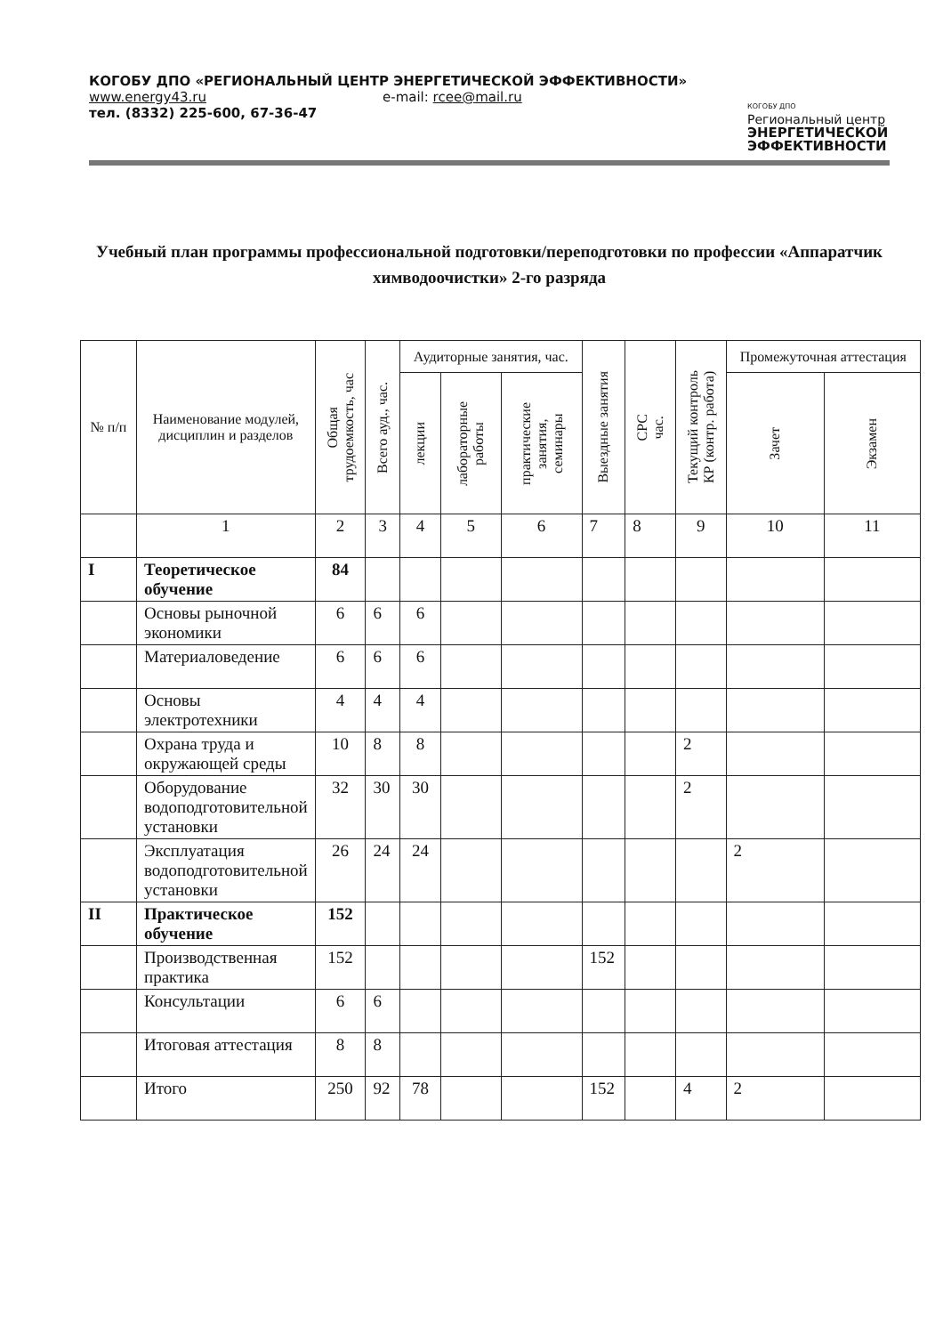КОГОБУ ДПО «РЕГИОНАЛЬНЫЙ ЦЕНТР ЭНЕРГЕТИЧЕСКОЙ ЭФФЕКТИВНОСТИ»
www.energy43.ru e-mail: rcee@mail.ru
тел. (8332) 225-600, 67-36-47
КОГОБУ ДПО
Региональный центр
ЭНЕРГЕТИЧЕСКОЙ
ЭФФЕКТИВНОСТИ
Учебный план программы профессиональной подготовки/переподготовки по профессии «Аппаратчик химводоочистки» 2-го разряда
| № п/п | Наименование модулей, дисциплин и разделов | Общая трудоемкость, час | Всего ауд., час. | Аудиторные занятия, час. | | | Выездные занятия | СРС час. | Текущий контроль КР (контр. работа) | Промежуточная аттестация | |
| --- | --- | --- | --- | --- | --- | --- | --- | --- | --- | --- | --- |
| | | | | лекции | лабораторные работы | практические занятия, семинары | | | | Зачет | Экзамен |
| | 1 | 2 | 3 | 4 | 5 | 6 | 7 | 8 | 9 | 10 | 11 |
| I | Теоретическое обучение | 84 | | | | | | | | | |
| | Основы рыночной экономики | 6 | 6 | 6 | | | | | | | |
| | Материаловедение | 6 | 6 | 6 | | | | | | | |
| | Основы электротехники | 4 | 4 | 4 | | | | | | | |
| | Охрана труда и окружающей среды | 10 | 8 | 8 | | | | | 2 | | |
| | Оборудование водоподготовительной установки | 32 | 30 | 30 | | | | | 2 | | |
| | Эксплуатация водоподготовительной установки | 26 | 24 | 24 | | | | | | 2 | |
| II | Практическое обучение | 152 | | | | | | | | | |
| | Производственная практика | 152 | | | | | 152 | | | | |
| | Консультации | 6 | 6 | | | | | | | | |
| | Итоговая аттестация | 8 | 8 | | | | | | | | |
| | Итого | 250 | 92 | 78 | | | 152 | | 4 | 2 | |